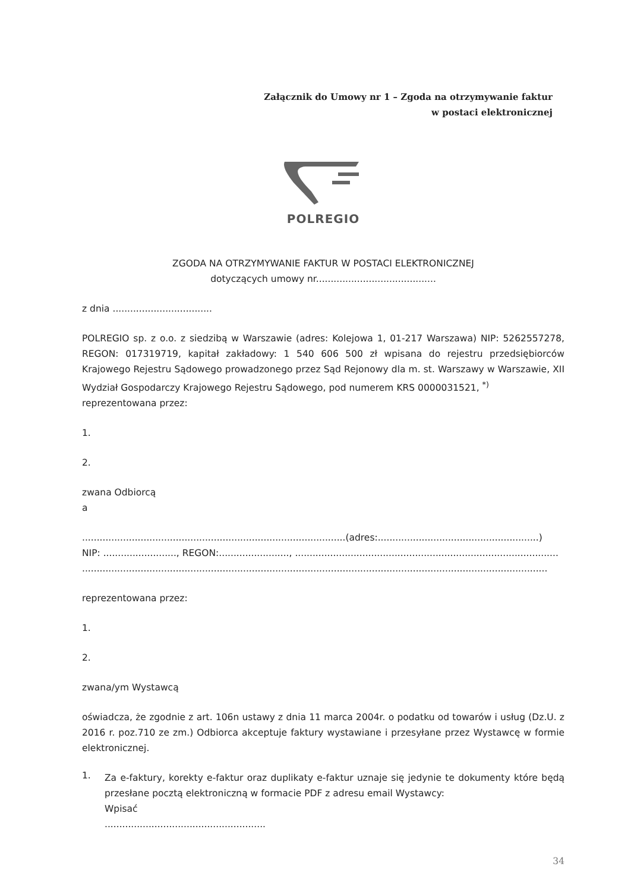Załącznik do Umowy nr 1 – Zgoda na otrzymywanie faktur
w postaci elektronicznej
POLREGIO
ZGODA NA OTRZYMYWANIE FAKTUR W POSTACI ELEKTRONICZNEJ
dotyczących umowy nr.........................................
z dnia ..................................
POLREGIO sp. z o.o. z siedzibą w Warszawie (adres: Kolejowa 1, 01-217 Warszawa) NIP: 5262557278, REGON: 017319719, kapitał zakładowy: 1 540 606 500 zł wpisana do rejestru przedsiębiorców Krajowego Rejestru Sądowego prowadzonego przez Sąd Rejonowy dla m. st. Warszawy w Warszawie, XII Wydział Gospodarczy Krajowego Rejestru Sądowego, pod numerem KRS 0000031521, <sup>*)</sup>
reprezentowana przez:
1.
2.
zwana Odbiorcą
a
..........................................................................................(adres:.......................................................)
NIP: ........................., REGON:........................, ..........................................................................................
...............................................................................................................................................................
reprezentowana przez:
1.
2.
zwana/ym Wystawcą
oświadcza, że zgodnie z art. 106n ustawy z dnia 11 marca 2004r. o podatku od towarów i usług (Dz.U. z 2016 r. poz.710 ze zm.) Odbiorca akceptuje faktury wystawiane i przesyłane przez Wystawcę w formie elektronicznej.
1.
Za e-faktury, korekty e-faktur oraz duplikaty e-faktur uznaje się jedynie te dokumenty które będą przesłane pocztą elektroniczną w formacie PDF z adresu email Wystawcy:
Wpisać
.......................................................
34